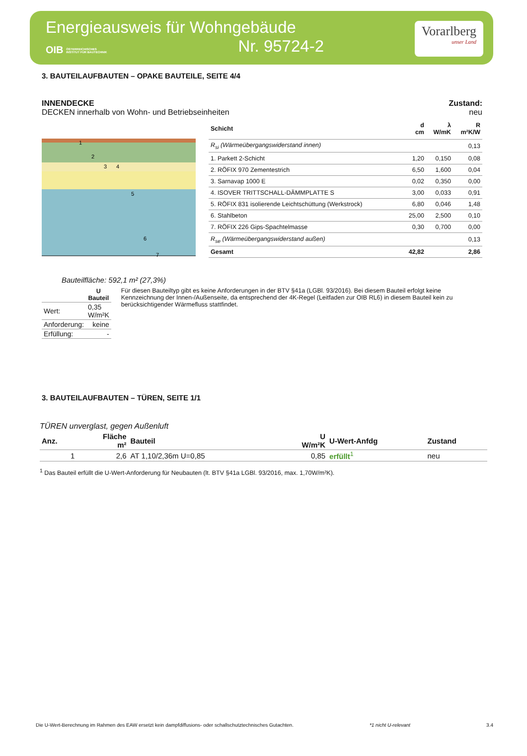Energieausweis für Wohngebäude
OIB ÖSTERREICHISCHES
INSTITUT FÜR BAUTECHNIK
Nr. 95724-2
Vorarlberg
unser Land
3. BAUTEILAUFBAUTEN – OPAKE BAUTEILE, SEITE 4/4
INNENDECKE
DECKEN innerhalb von Wohn- und Betriebseinheiten
Zustand:
neu
1
2
3
4
5
6
7
| Schicht | d cm | λ W/mK | R m²K/W |
| --- | --- | --- | --- |
| R<sub>si</sub> (Wärmeübergangswiderstand innen) | | | 0,13 |
| 1. Parkett 2-Schicht | 1,20 | 0,150 | 0,08 |
| 2. RÖFIX 970 Zementestrich | 6,50 | 1,600 | 0,04 |
| 3. Sarnavap 1000 E | 0,02 | 0,350 | 0,00 |
| 4. ISOVER TRITTSCHALL-DÄMMPLATTE S | 3,00 | 0,033 | 0,91 |
| 5. RÖFIX 831 isolierende Leichtschüttung (Werkstrock) | 6,80 | 0,046 | 1,48 |
| 6. Stahlbeton | 25,00 | 2,500 | 0,10 |
| 7. RÖFIX 226 Gips-Spachtelmasse | 0,30 | 0,700 | 0,00 |
| R<sub>se</sub> (Wärmeübergangswiderstand außen) | | | 0,13 |
| Gesamt | 42,82 | | 2,86 |
Bauteilfläche: 592,1 m² (27,3%)
| | U Bauteil |
| Wert: | 0,35 W/m²K |
| Anforderung: | keine |
| Erfüllung: | - |
Für diesen Bauteiltyp gibt es keine Anforderungen in der BTV §41a (LGBl. 93/2016). Bei diesem Bauteil erfolgt keine Kennzeichnung der Innen-/Außenseite, da entsprechend der 4K-Regel (Leitfaden zur OIB RL6) in diesem Bauteil kein zu berücksichtigender Wärmefluss stattfindet.
3. BAUTEILAUFBAUTEN – TÜREN, SEITE 1/1
TÜREN unverglast, gegen Außenluft
| Anz. | Fläche m² | Bauteil | U W/m²K | U-Wert-Anfdg | Zustand |
| --- | --- | --- | --- | --- | --- |
| 1 | 2,6 | AT 1,10/2,36m U=0,85 | 0,85 | erfüllt<sup>1</sup> | neu |
<sup>1</sup> Das Bauteil erfüllt die U-Wert-Anforderung für Neubauten (lt. BTV §41a LGBl. 93/2016, max. 1,70W/m²K).
Die U-Wert-Berechnung im Rahmen des EAW ersetzt kein dampfdiffusions- oder schallschutztechnisches Gutachten. *1 nicht U-relevant 3.4